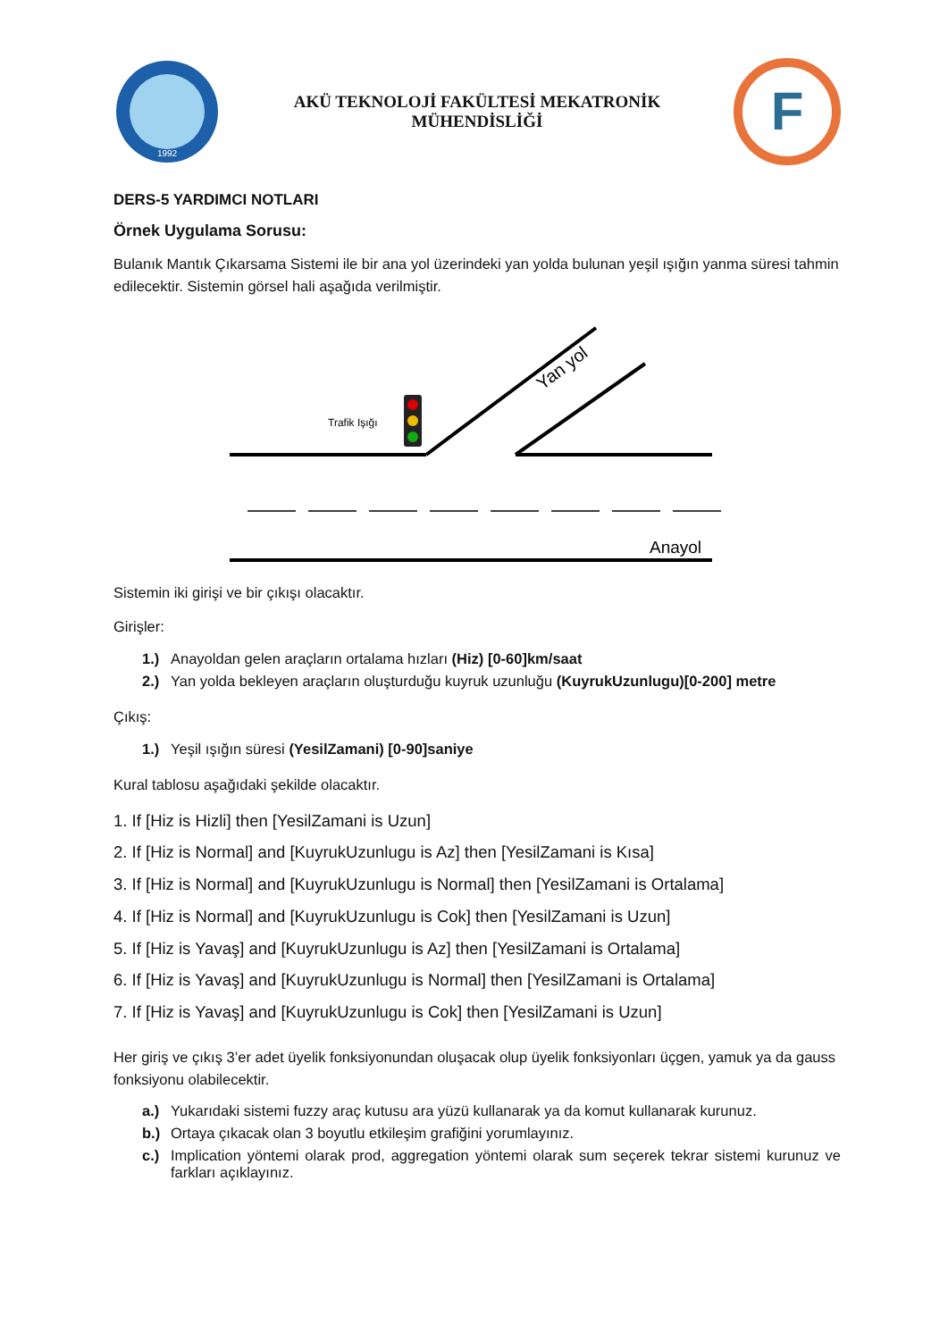1992
AKÜ TEKNOLOJİ FAKÜLTESİ MEKATRONİK
MÜHENDİSLİĞİ
F
DERS-5 YARDIMCI NOTLARI
Örnek Uygulama Sorusu:
Bulanık Mantık Çıkarsama Sistemi ile bir ana yol üzerindeki yan yolda bulunan yeşil ışığın yanma süresi tahmin edilecektir. Sistemin görsel hali aşağıda verilmiştir.
Trafik Işığı
Yan yol
Anayol
Sistemin iki girişi ve bir çıkışı olacaktır.
Girişler:
1.) Anayoldan gelen araçların ortalama hızları (Hiz) [0-60]km/saat
2.) Yan yolda bekleyen araçların oluşturduğu kuyruk uzunluğu (KuyrukUzunlugu)[0-200] metre
Çıkış:
1.) Yeşil ışığın süresi (YesilZamani) [0-90]saniye
Kural tablosu aşağıdaki şekilde olacaktır.
1. If [Hiz is Hizli] then [YesilZamani is Uzun]
2. If [Hiz is Normal] and [KuyrukUzunlugu is Az] then [YesilZamani is Kısa]
3. If [Hiz is Normal] and [KuyrukUzunlugu is Normal] then [YesilZamani is Ortalama]
4. If [Hiz is Normal] and [KuyrukUzunlugu is Cok] then [YesilZamani is Uzun]
5. If [Hiz is Yavaş] and [KuyrukUzunlugu is Az] then [YesilZamani is Ortalama]
6. If [Hiz is Yavaş] and [KuyrukUzunlugu is Normal] then [YesilZamani is Ortalama]
7. If [Hiz is Yavaş] and [KuyrukUzunlugu is Cok] then [YesilZamani is Uzun]
Her giriş ve çıkış 3’er adet üyelik fonksiyonundan oluşacak olup üyelik fonksiyonları üçgen, yamuk ya da gauss fonksiyonu olabilecektir.
a.) Yukarıdaki sistemi fuzzy araç kutusu ara yüzü kullanarak ya da komut kullanarak kurunuz.
b.) Ortaya çıkacak olan 3 boyutlu etkileşim grafiğini yorumlayınız.
c.) Implication yöntemi olarak prod, aggregation yöntemi olarak sum seçerek tekrar sistemi kurunuz ve farkları açıklayınız.